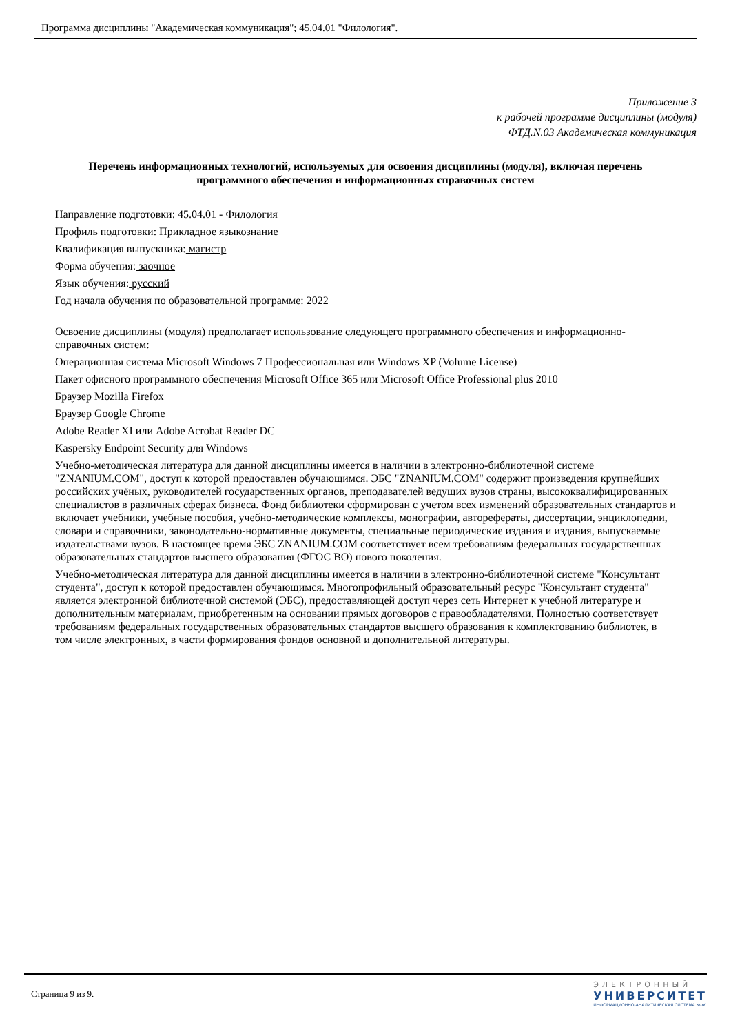Программа дисциплины "Академическая коммуникация"; 45.04.01 "Филология".
Приложение 3
к рабочей программе дисциплины (модуля)
ФТД.N.03 Академическая коммуникация
Перечень информационных технологий, используемых для освоения дисциплины (модуля), включая перечень программного обеспечения и информационных справочных систем
Направление подготовки: 45.04.01 - Филология
Профиль подготовки: Прикладное языкознание
Квалификация выпускника: магистр
Форма обучения: заочное
Язык обучения: русский
Год начала обучения по образовательной программе: 2022
Освоение дисциплины (модуля) предполагает использование следующего программного обеспечения и информационно-справочных систем:
Операционная система Microsoft Windows 7 Профессиональная или Windows XP (Volume License)
Пакет офисного программного обеспечения Microsoft Office 365 или Microsoft Office Professional plus 2010
Браузер Mozilla Firefox
Браузер Google Chrome
Adobe Reader XI или Adobe Acrobat Reader DC
Kaspersky Endpoint Security для Windows
Учебно-методическая литература для данной дисциплины имеется в наличии в электронно-библиотечной системе "ZNANIUM.COM", доступ к которой предоставлен обучающимся. ЭБС "ZNANIUM.COM" содержит произведения крупнейших российских учёных, руководителей государственных органов, преподавателей ведущих вузов страны, высококвалифицированных специалистов в различных сферах бизнеса. Фонд библиотеки сформирован с учетом всех изменений образовательных стандартов и включает учебники, учебные пособия, учебно-методические комплексы, монографии, авторефераты, диссертации, энциклопедии, словари и справочники, законодательно-нормативные документы, специальные периодические издания и издания, выпускаемые издательствами вузов. В настоящее время ЭБС ZNANIUM.COM соответствует всем требованиям федеральных государственных образовательных стандартов высшего образования (ФГОС ВО) нового поколения.
Учебно-методическая литература для данной дисциплины имеется в наличии в электронно-библиотечной системе "Консультант студента", доступ к которой предоставлен обучающимся. Многопрофильный образовательный ресурс "Консультант студента" является электронной библиотечной системой (ЭБС), предоставляющей доступ через сеть Интернет к учебной литературе и дополнительным материалам, приобретенным на основании прямых договоров с правообладателями. Полностью соответствует требованиям федеральных государственных образовательных стандартов высшего образования к комплектованию библиотек, в том числе электронных, в части формирования фондов основной и дополнительной литературы.
Страница 9 из 9.
ЭЛЕКТРОННЫЙ
УНИВЕРСИТЕТ
ИНФОРМАЦИОННО-АНАЛИТИЧЕСКАЯ СИСТЕМА КФУ